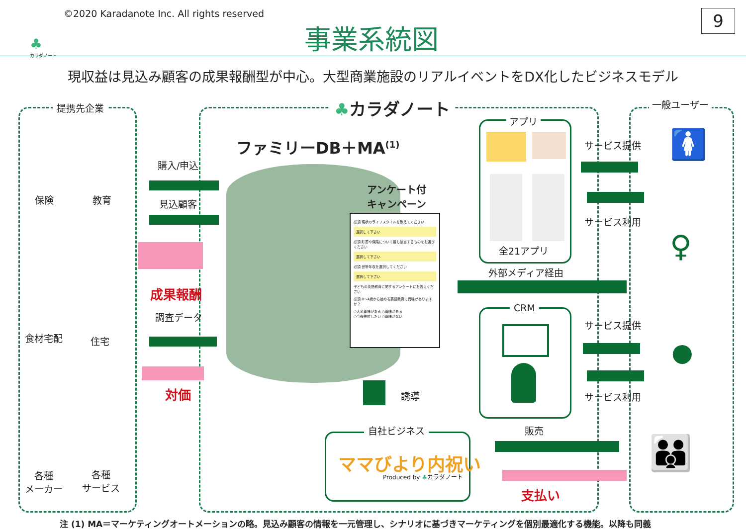©2020 Karadanote Inc. All rights reserved
♣
カラダノート
事業系統図 9
現収益は見込み顧客の成果報酬型が中心。大型商業施設のリアルイベントをDX化したビジネスモデル
提携先企業 ♣カラダノート 一般ユーザー
保険 教育
食材宅配 住宅
各種
メーカー
各種
サービス
購入/申込
見込顧客
成果報酬
調査データ
対価
ファミリーDB＋MA<sup>(1)</sup>
アンケート付
キャンペーン
必須 現状のライフスタイルを教えてください
選択して下さい
必須 貯蓄や保険について最も該当するものをお選びください
選択して下さい
必須 世帯年収を選択してください
選択して下さい
子どもの英語教育に関するアンケートにお答えください
必須 0〜4歳から始める英語教育に興味がありますか？
○大変興味がある ○興味がある
○今後検討したい ○興味がない
誘導
自社ビジネス
ママびより内祝い
Produced by ♣カラダノート
アプリ
全21アプリ
外部メディア経由
CRM
サービス提供
サービス利用
サービス提供
サービス利用
販売
支払い
🚺
♀
●
👪
注 (1) MA＝マーケティングオートメーションの略。見込み顧客の情報を一元管理し、シナリオに基づきマーケティングを個別最適化する機能。以降も同義